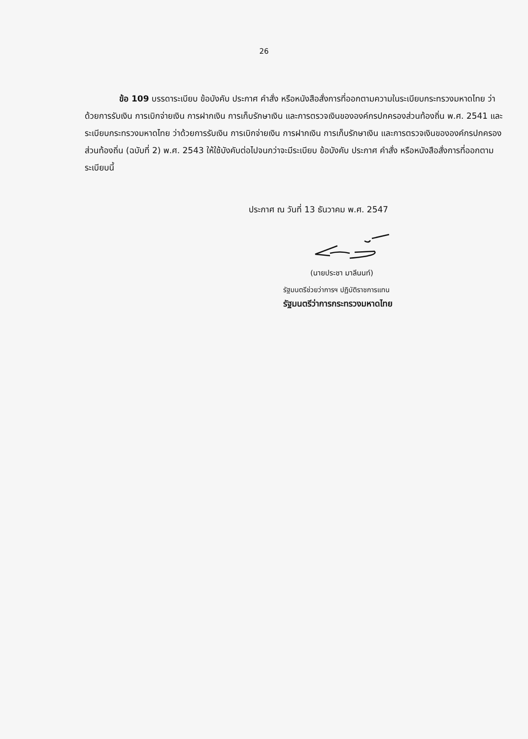26
ข้อ 109 บรรดาระเบียบ ข้อบังคับ ประกาศ คำสั่ง หรือหนังสือสั่งการที่ออกตามความในระเบียบกระทรวงมหาดไทย ว่าด้วยการรับเงิน การเบิกจ่ายเงิน การฝากเงิน การเก็บรักษาเงิน และการตรวจเงินขององค์กรปกครองส่วนท้องถิ่น พ.ศ. 2541 และระเบียบกระทรวงมหาดไทย ว่าด้วยการรับเงิน การเบิกจ่ายเงิน การฝากเงิน การเก็บรักษาเงิน และการตรวจเงินขององค์กรปกครองส่วนท้องถิ่น (ฉบับที่ 2) พ.ศ. 2543 ให้ใช้บังคับต่อไปจนกว่าจะมีระเบียบ ข้อบังคับ ประกาศ คำสั่ง หรือหนังสือสั่งการที่ออกตามระเบียบนี้
ประกาศ ณ วันที่ 13 ธันวาคม พ.ศ. 2547
(นายประชา มาลีนนท์)
รัฐมนตรีช่วยว่าการฯ ปฏิบัติราชการแทน
รัฐมนตรีว่าการกระทรวงมหาดไทย